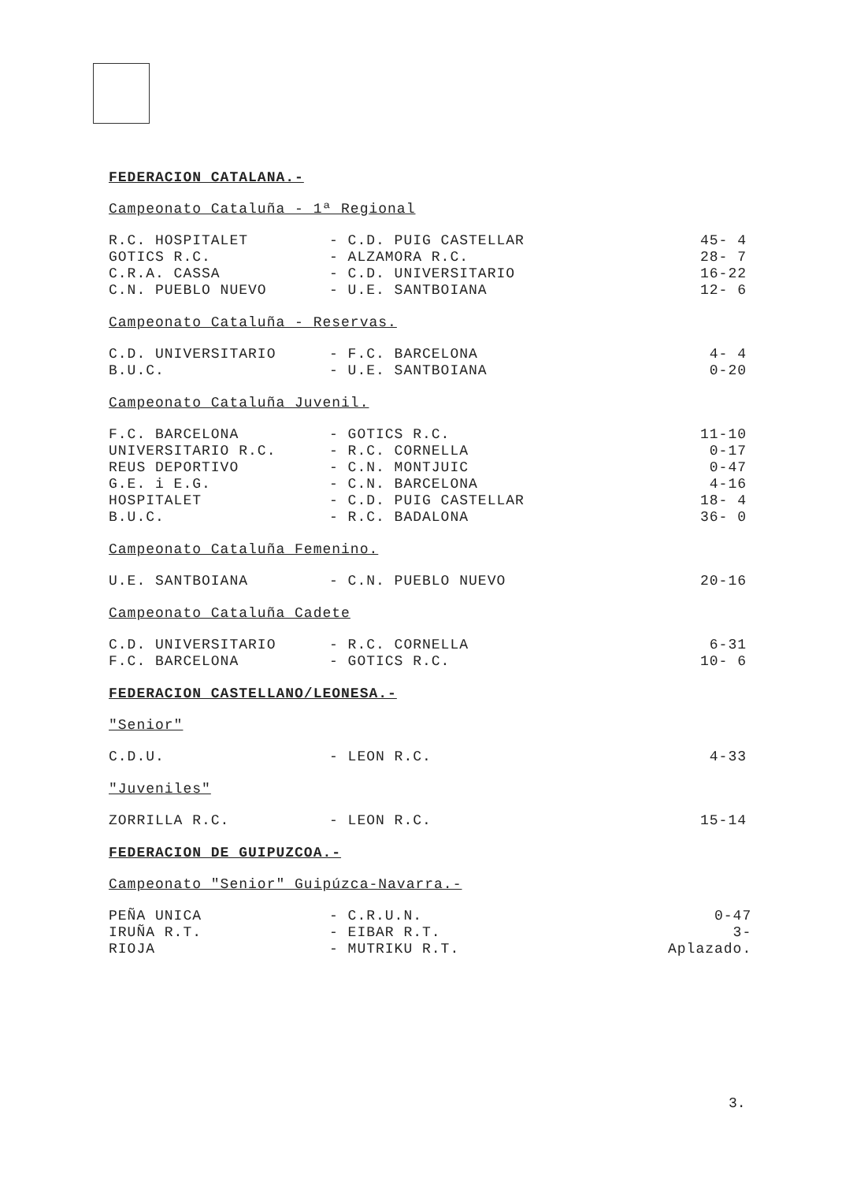FEDERACION CATALANA.-
Campeonato Cataluña - 1ª Regional
| R.C. HOSPITALET | - C.D. PUIG CASTELLAR | 45- 4 |
| GOTICS R.C. | - ALZAMORA R.C. | 28- 7 |
| C.R.A. CASSA | - C.D. UNIVERSITARIO | 16-22 |
| C.N. PUEBLO NUEVO | - U.E. SANTBOIANA | 12- 6 |
Campeonato Cataluña - Reservas.
| C.D. UNIVERSITARIO | - F.C. BARCELONA | 4- 4 |
| B.U.C. | - U.E. SANTBOIANA | 0-20 |
Campeonato Cataluña Juvenil.
| F.C. BARCELONA | - GOTICS R.C. | 11-10 |
| UNIVERSITARIO R.C. | - R.C. CORNELLA | 0-17 |
| REUS DEPORTIVO | - C.N. MONTJUIC | 0-47 |
| G.E. i E.G. | - C.N. BARCELONA | 4-16 |
| HOSPITALET | - C.D. PUIG CASTELLAR | 18- 4 |
| B.U.C. | - R.C. BADALONA | 36- 0 |
Campeonato Cataluña Femenino.
| U.E. SANTBOIANA | - C.N. PUEBLO NUEVO | 20-16 |
Campeonato Cataluña Cadete
| C.D. UNIVERSITARIO | - R.C. CORNELLA | 6-31 |
| F.C. BARCELONA | - GOTICS R.C. | 10- 6 |
FEDERACION CASTELLANO/LEONESA.-
"Senior"
| C.D.U. | - LEON R.C. | 4-33 |
"Juveniles"
| ZORRILLA R.C. | - LEON R.C. | 15-14 |
FEDERACION DE GUIPUZCOA.-
Campeonato "Senior" Guipúzca-Navarra.-
| PEÑA UNICA | - C.R.U.N. | 0-47 |
| IRUÑA R.T. | - EIBAR R.T. | 3- |
| RIOJA | - MUTRIKU R.T. | Aplazado. |
3.